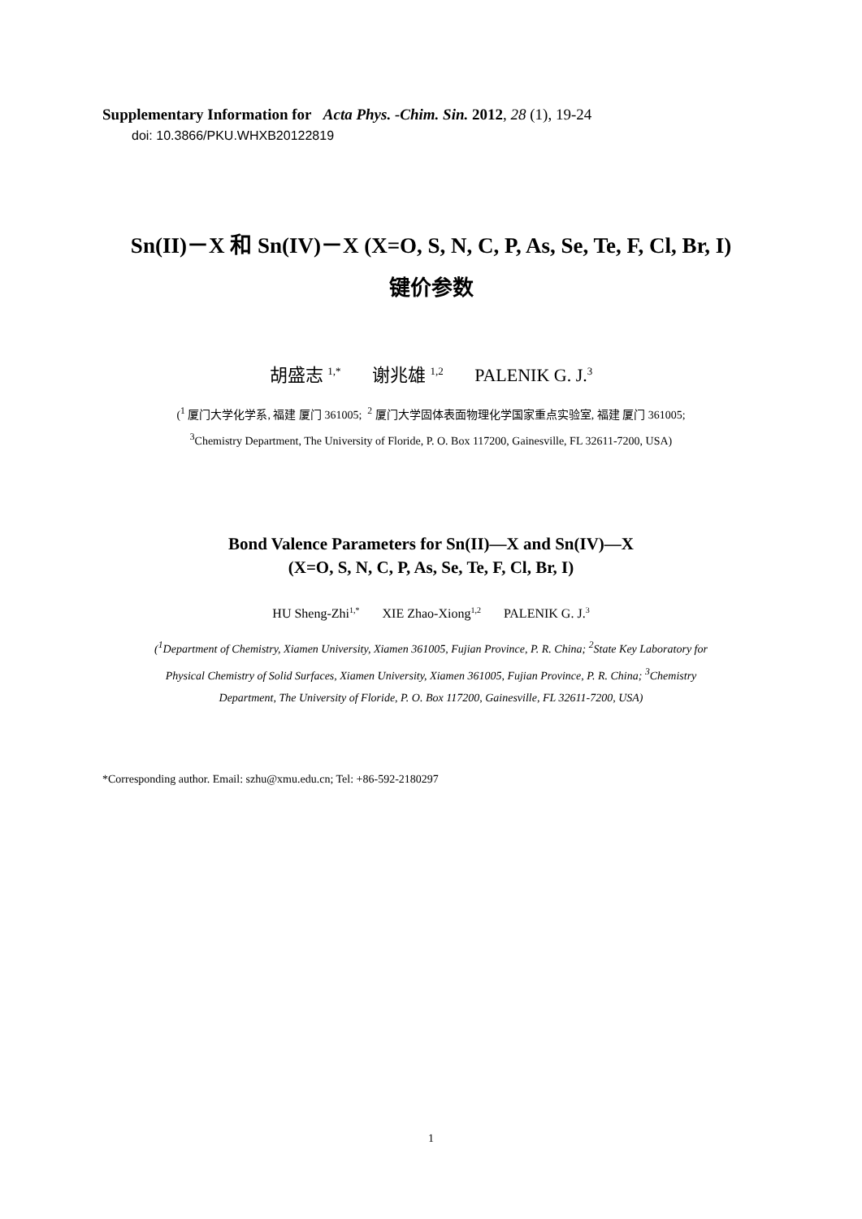Supplementary Information for Acta Phys. -Chim. Sin. 2012, 28 (1), 19-24
doi: 10.3866/PKU.WHXB20122819
Sn(II)－X 和 Sn(IV)－X (X=O, S, N, C, P, As, Se, Te, F, Cl, Br, I)
键价参数
胡盛志 <sup>1,*</sup> 谢兆雄 <sup>1,2</sup> PALENIK G. J.<sup>3</sup>
(<sup>1</sup> 厦门大学化学系, 福建 厦门 361005; <sup>2</sup> 厦门大学固体表面物理化学国家重点实验室, 福建 厦门 361005;
<sup>3</sup> Chemistry Department, The University of Floride, P. O. Box 117200, Gainesville, FL 32611-7200, USA)
Bond Valence Parameters for Sn(II)—X and Sn(IV)—X
(X=O, S, N, C, P, As, Se, Te, F, Cl, Br, I)
HU Sheng-Zhi<sup>1,*</sup> XIE Zhao-Xiong<sup>1,2</sup> PALENIK G. J.<sup>3</sup>
(<sup>1</sup>Department of Chemistry, Xiamen University, Xiamen 361005, Fujian Province, P. R. China; <sup>2</sup>State Key Laboratory for
Physical Chemistry of Solid Surfaces, Xiamen University, Xiamen 361005, Fujian Province, P. R. China; <sup>3</sup>Chemistry
Department, The University of Floride, P. O. Box 117200, Gainesville, FL 32611-7200, USA)
*Corresponding author. Email: szhu@xmu.edu.cn; Tel: +86-592-2180297
1